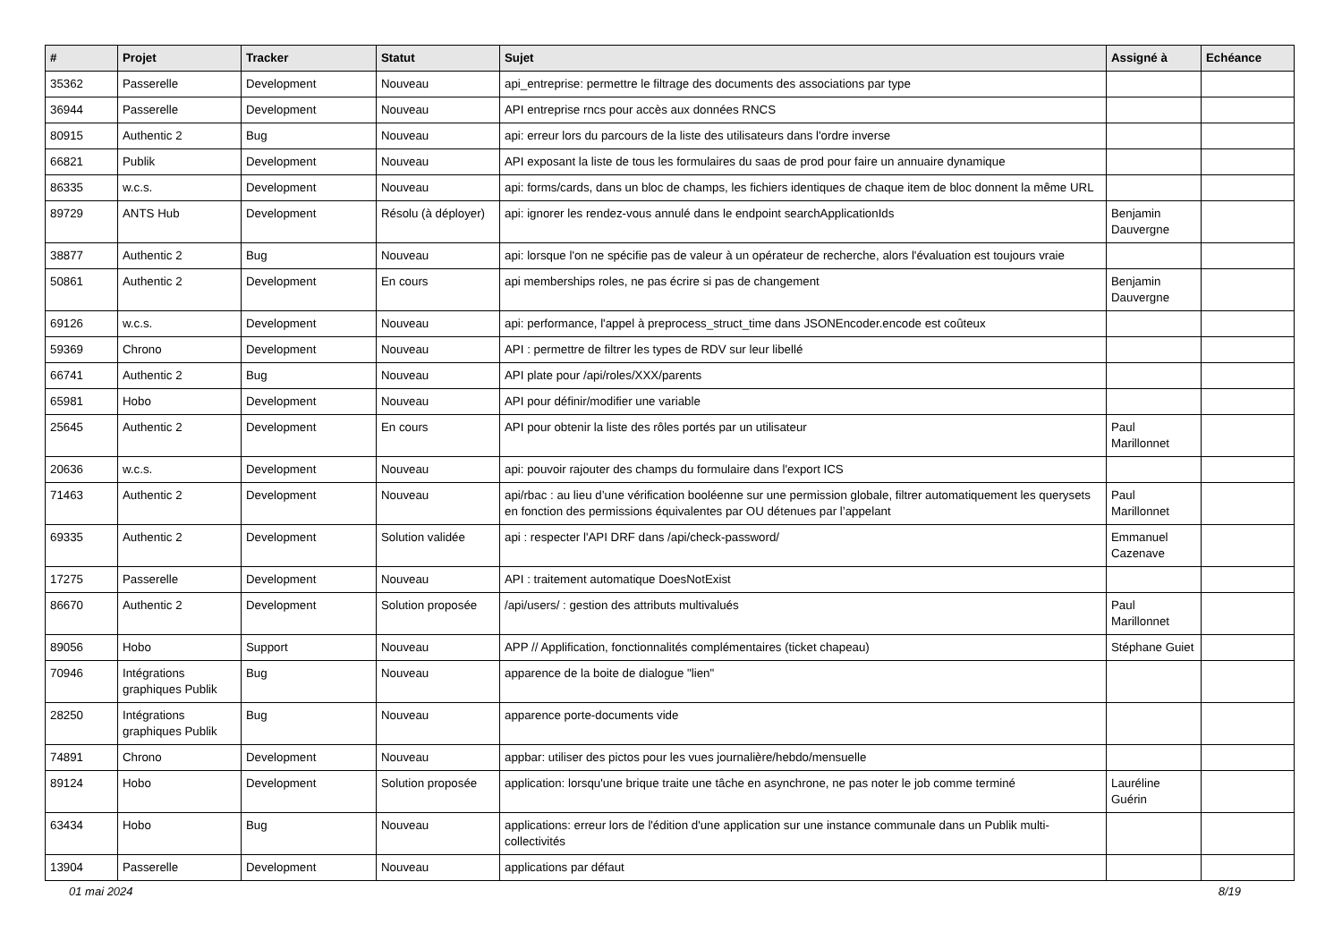| # | Projet | Tracker | Statut | Sujet | Assigné à | Echéance |
| --- | --- | --- | --- | --- | --- | --- |
| 35362 | Passerelle | Development | Nouveau | api_entreprise: permettre le filtrage des documents des associations par type | | |
| 36944 | Passerelle | Development | Nouveau | API entreprise rncs pour accès aux données RNCS | | |
| 80915 | Authentic 2 | Bug | Nouveau | api: erreur lors du parcours de la liste des utilisateurs dans l'ordre inverse | | |
| 66821 | Publik | Development | Nouveau | API exposant la liste de tous les formulaires du saas de prod pour faire un annuaire dynamique | | |
| 86335 | w.c.s. | Development | Nouveau | api: forms/cards, dans un bloc de champs, les fichiers identiques de chaque item de bloc donnent la même URL | | |
| 89729 | ANTS Hub | Development | Résolu (à déployer) | api: ignorer les rendez-vous annulé dans le endpoint searchApplicationIds | Benjamin Dauvergne | |
| 38877 | Authentic 2 | Bug | Nouveau | api: lorsque l'on ne spécifie pas de valeur à un opérateur de recherche, alors l'évaluation est toujours vraie | | |
| 50861 | Authentic 2 | Development | En cours | api memberships roles, ne pas écrire si pas de changement | Benjamin Dauvergne | |
| 69126 | w.c.s. | Development | Nouveau | api: performance, l'appel à preprocess_struct_time dans JSONEncoder.encode est coûteux | | |
| 59369 | Chrono | Development | Nouveau | API : permettre de filtrer les types de RDV sur leur libellé | | |
| 66741 | Authentic 2 | Bug | Nouveau | API plate pour /api/roles/XXX/parents | | |
| 65981 | Hobo | Development | Nouveau | API pour définir/modifier une variable | | |
| 25645 | Authentic 2 | Development | En cours | API pour obtenir la liste des rôles portés par un utilisateur | Paul Marillonnet | |
| 20636 | w.c.s. | Development | Nouveau | api: pouvoir rajouter des champs du formulaire dans l'export ICS | | |
| 71463 | Authentic 2 | Development | Nouveau | api/rbac : au lieu d’une vérification booléenne sur une permission globale, filtrer automatiquement les querysets en fonction des permissions équivalentes par OU détenues par l’appelant | Paul Marillonnet | |
| 69335 | Authentic 2 | Development | Solution validée | api : respecter l'API DRF dans /api/check-password/ | Emmanuel Cazenave | |
| 17275 | Passerelle | Development | Nouveau | API : traitement automatique DoesNotExist | | |
| 86670 | Authentic 2 | Development | Solution proposée | /api/users/ : gestion des attributs multivalués | Paul Marillonnet | |
| 89056 | Hobo | Support | Nouveau | APP // Applification, fonctionnalités complémentaires (ticket chapeau) | Stéphane Guiet | |
| 70946 | Intégrations graphiques Publik | Bug | Nouveau | apparence de la boite de dialogue "lien" | | |
| 28250 | Intégrations graphiques Publik | Bug | Nouveau | apparence porte-documents vide | | |
| 74891 | Chrono | Development | Nouveau | appbar: utiliser des pictos pour les vues journalière/hebdo/mensuelle | | |
| 89124 | Hobo | Development | Solution proposée | application: lorsqu'une brique traite une tâche en asynchrone, ne pas noter le job comme terminé | Lauréline Guérin | |
| 63434 | Hobo | Bug | Nouveau | applications: erreur lors de l'édition d'une application sur une instance communale dans un Publik multi-collectivités | | |
| 13904 | Passerelle | Development | Nouveau | applications par défaut | | |
01 mai 2024 8/19